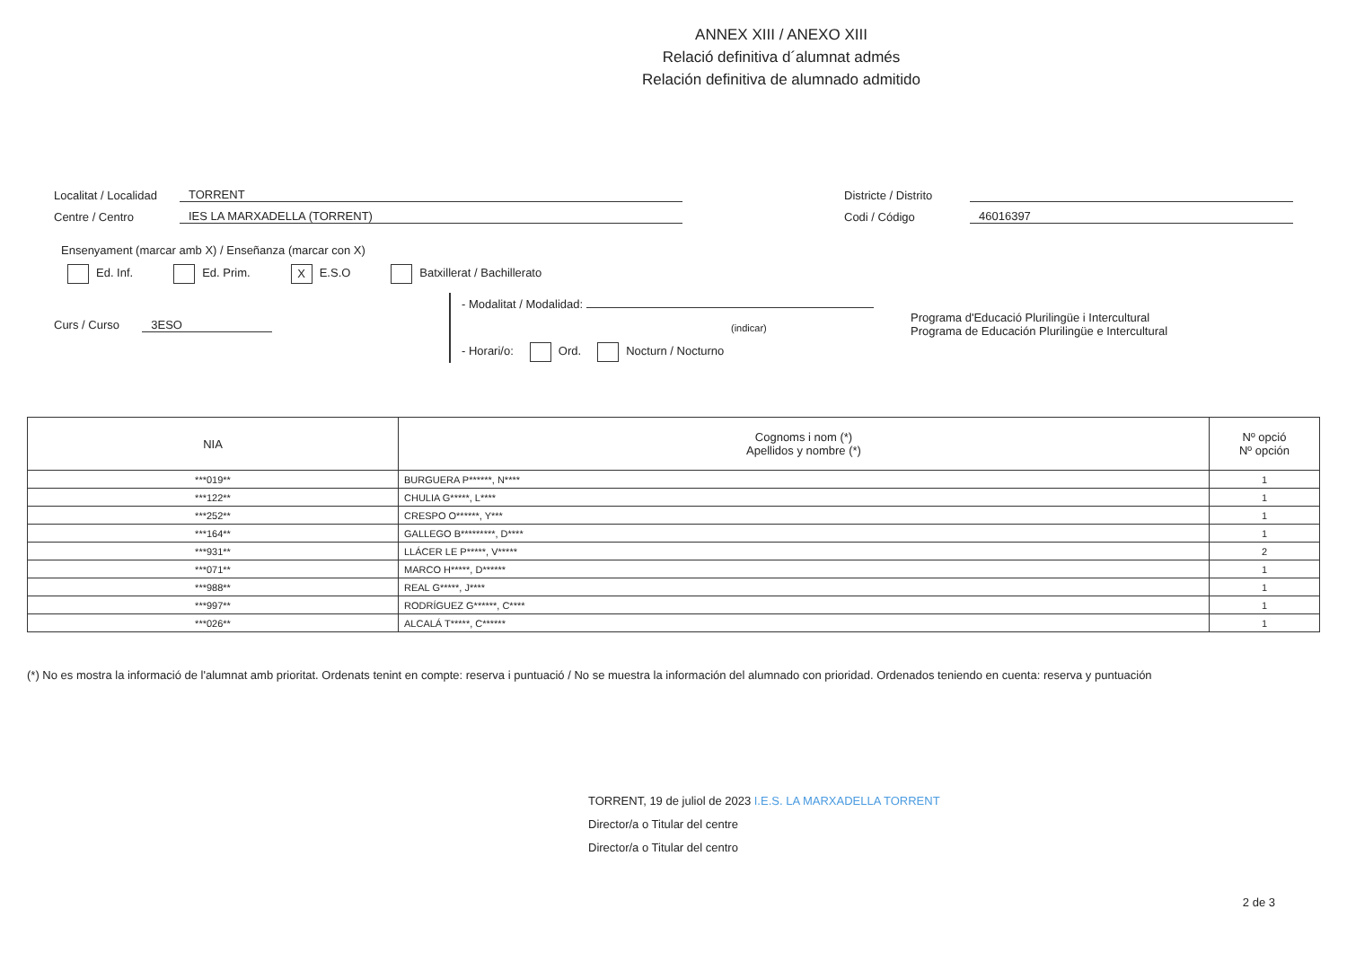ANNEX XIII / ANEXO XIII
Relació definitiva d´alumnat admés
Relación definitiva de alumnado admitido
Localitat / Localidad TORRENT
Centre / Centro IES LA MARXADELLA (TORRENT)
Districte / Distrito
Codi / Código 46016397
Ensenyament (marcar amb X) / Enseñanza (marcar con X)
Ed. Inf. Ed. Prim. X E.S.O Batxillerat / Bachillerato
Curs / Curso 3ESO
- Modalitat / Modalidad:
(indicar)
- Horari/o: Ord. Nocturn / Nocturno
Programa d'Educació Plurilingüe i Intercultural
Programa de Educación Plurilingüe e Intercultural
| NIA | Cognoms i nom (*) Apellidos y nombre (*) | Nº opció Nº opción |
| --- | --- | --- |
| ***019** | BURGUERA P******, N**** | 1 |
| ***122** | CHULIA G*****, L**** | 1 |
| ***252** | CRESPO O******, Y*** | 1 |
| ***164** | GALLEGO B*********, D**** | 1 |
| ***931** | LLÁCER LE P*****, V***** | 2 |
| ***071** | MARCO H*****, D****** | 1 |
| ***988** | REAL G*****, J**** | 1 |
| ***997** | RODRÍGUEZ G******, C**** | 1 |
| ***026** | ALCALÁ T*****, C****** | 1 |
(*) No es mostra la informació de l'alumnat amb prioritat. Ordenats tenint en compte: reserva i puntuació / No se muestra la información del alumnado con prioridad. Ordenados teniendo en cuenta: reserva y puntuación
TORRENT, 19 de juliol de 2023 I.E.S. LA MARXADELLA TORRENT
Director/a o Titular del centre
Director/a o Titular del centro
2 de 3